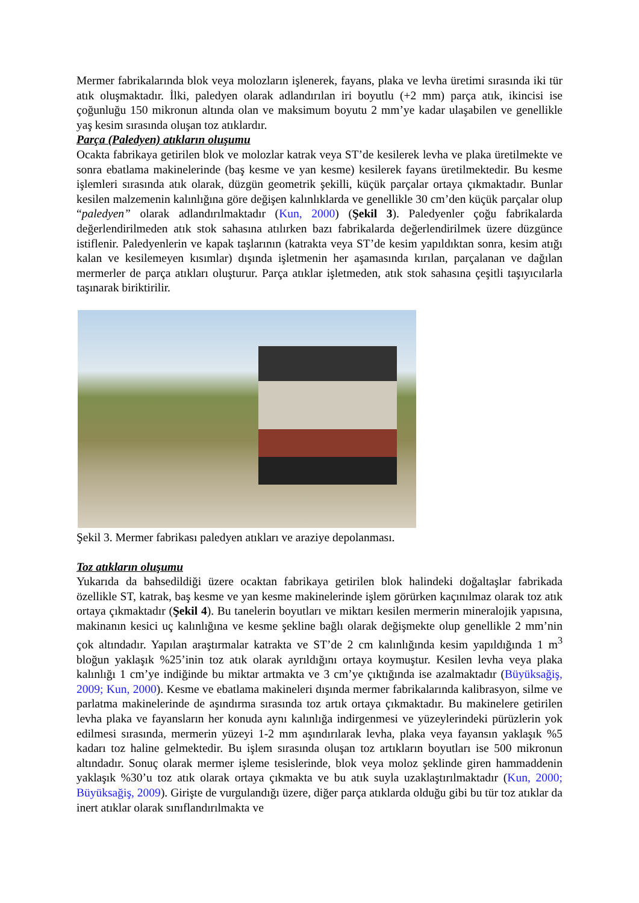Mermer fabrikalarında blok veya molozların işlenerek, fayans, plaka ve levha üretimi sırasında iki tür atık oluşmaktadır. İlki, paledyen olarak adlandırılan iri boyutlu (+2 mm) parça atık, ikincisi ise çoğunluğu 150 mikronun altında olan ve maksimum boyutu 2 mm’ye kadar ulaşabilen ve genellikle yaş kesim sırasında oluşan toz atıklardır.
Parça (Paledyen) atıkların oluşumu
Ocakta fabrikaya getirilen blok ve molozlar katrak veya ST’de kesilerek levha ve plaka üretilmekte ve sonra ebatlama makinelerinde (baş kesme ve yan kesme) kesilerek fayans üretilmektedir. Bu kesme işlemleri sırasında atık olarak, düzgün geometrik şekilli, küçük parçalar ortaya çıkmaktadır. Bunlar kesilen malzemenin kalınlığına göre değişen kalınlıklarda ve genellikle 30 cm’den küçük parçalar olup “paledyen” olarak adlandırılmaktadır (Kun, 2000) (Şekil 3). Paledyenler çoğu fabrikalarda değerlendirilmeden atık stok sahasına atılırken bazı fabrikalarda değerlendirilmek üzere düzgünce istiflenir. Paledyenlerin ve kapak taşlarının (katrakta veya ST’de kesim yapıldıktan sonra, kesim atığı kalan ve kesilemeyen kısımlar) dışında işletmenin her aşamasında kırılan, parçalanan ve dağılan mermerler de parça atıkları oluşturur. Parça atıklar işletmeden, atık stok sahasına çeşitli taşıyıcılarla taşınarak biriktirilir.
Şekil 3. Mermer fabrikası paledyen atıkları ve araziye depolanması.
Toz atıkların oluşumu
Yukarıda da bahsedildiği üzere ocaktan fabrikaya getirilen blok halindeki doğaltaşlar fabrikada özellikle ST, katrak, baş kesme ve yan kesme makinelerinde işlem görürken kaçınılmaz olarak toz atık ortaya çıkmaktadır (Şekil 4). Bu tanelerin boyutları ve miktarı kesilen mermerin mineralojik yapısına, makinanın kesici uç kalınlığına ve kesme şekline bağlı olarak değişmekte olup genellikle 2 mm’nin çok altındadır. Yapılan araştırmalar katrakta ve ST’de 2 cm kalınlığında kesim yapıldığında 1 m<sup>3</sup> bloğun yaklaşık %25’inin toz atık olarak ayrıldığını ortaya koymuştur. Kesilen levha veya plaka kalınlığı 1 cm’ye indiğinde bu miktar artmakta ve 3 cm’ye çıktığında ise azalmaktadır (Büyüksağiş, 2009; Kun, 2000). Kesme ve ebatlama makineleri dışında mermer fabrikalarında kalibrasyon, silme ve parlatma makinelerinde de aşındırma sırasında toz artık ortaya çıkmaktadır. Bu makinelere getirilen levha plaka ve fayansların her konuda aynı kalınlığa indirgenmesi ve yüzeylerindeki pürüzlerin yok edilmesi sırasında, mermerin yüzeyi 1-2 mm aşındırılarak levha, plaka veya fayansın yaklaşık %5 kadarı toz haline gelmektedir. Bu işlem sırasında oluşan toz artıkların boyutları ise 500 mikronun altındadır. Sonuç olarak mermer işleme tesislerinde, blok veya moloz şeklinde giren hammaddenin yaklaşık %30’u toz atık olarak ortaya çıkmakta ve bu atık suyla uzaklaştırılmaktadır (Kun, 2000; Büyüksağiş, 2009). Girişte de vurgulandığı üzere, diğer parça atıklarda olduğu gibi bu tür toz atıklar da inert atıklar olarak sınıflandırılmakta ve